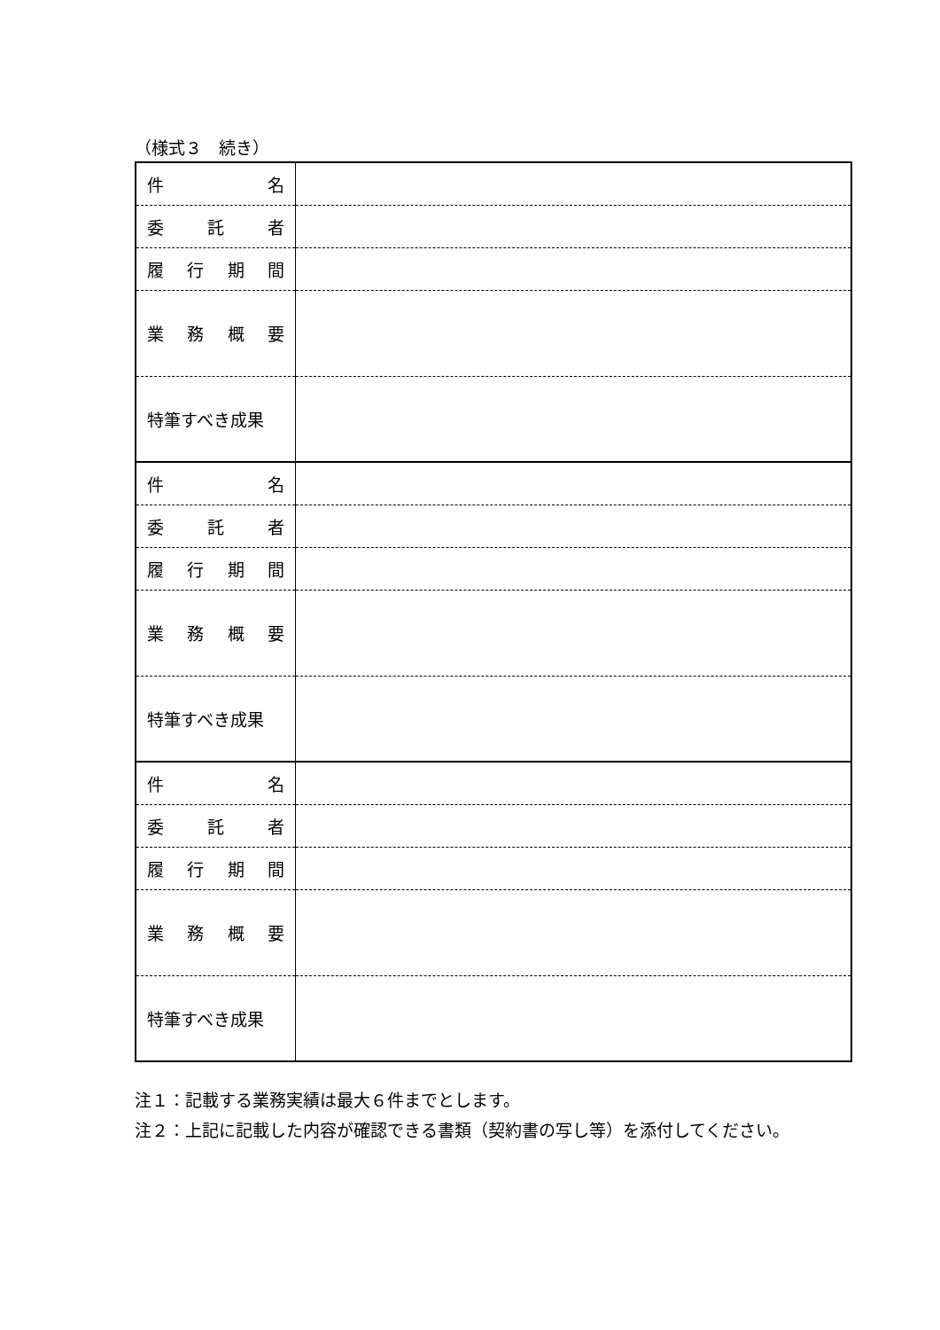（様式３　続き）
| 件 名 | |
| 委 託 者 | |
| 履 行 期 間 | |
| 業 務 概 要 | |
| 特筆すべき成果 | |
| 件 名 | |
| 委 託 者 | |
| 履 行 期 間 | |
| 業 務 概 要 | |
| 特筆すべき成果 | |
| 件 名 | |
| 委 託 者 | |
| 履 行 期 間 | |
| 業 務 概 要 | |
| 特筆すべき成果 | |
注１：記載する業務実績は最大６件までとします。
注２：上記に記載した内容が確認できる書類（契約書の写し等）を添付してください。